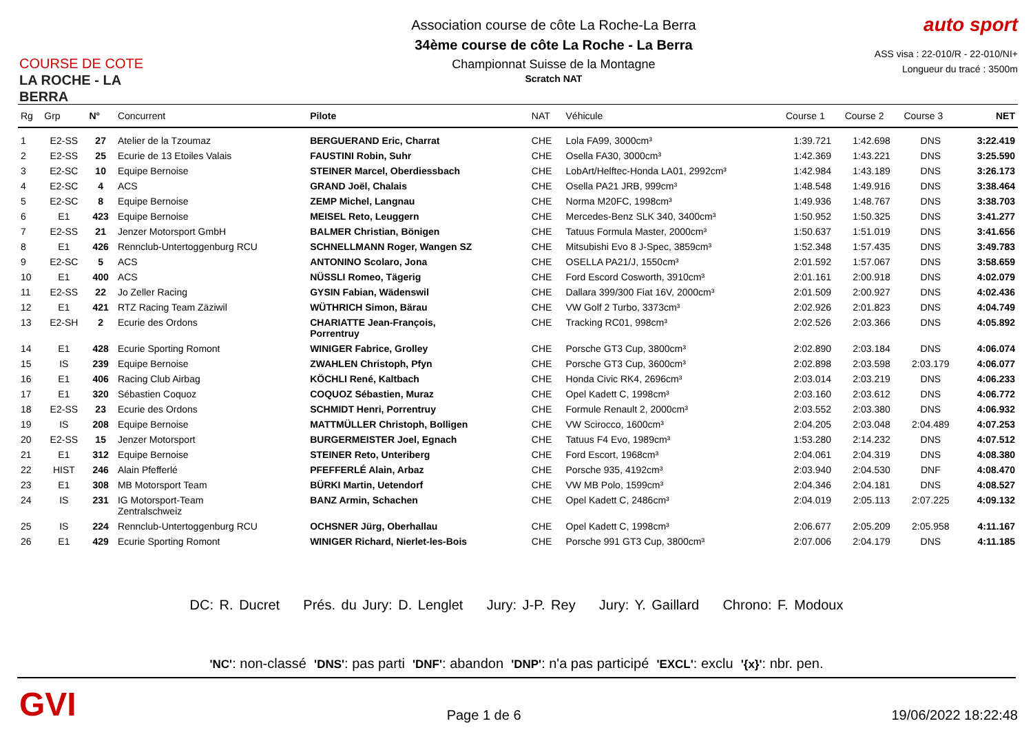COURSE DE COTE
LA ROCHE - LA BERRA
Association course de côte La Roche-La Berra
34ème course de côte La Roche - La Berra
Championnat Suisse de la Montagne
Scratch NAT
auto sport
ASS visa : 22-010/R - 22-010/NI+
Longueur du tracé : 3500m
| Rg | Grp | N° | Concurrent | Pilote | NAT | Véhicule | Course 1 | Course 2 | Course 3 | NET |
| --- | --- | --- | --- | --- | --- | --- | --- | --- | --- | --- |
| 1 | E2-SS | 27 | Atelier de la Tzoumaz | BERGUERAND Eric, Charrat | CHE | Lola FA99, 3000cm³ | 1:39.721 | 1:42.698 | DNS | 3:22.419 |
| 2 | E2-SS | 25 | Ecurie de 13 Etoiles Valais | FAUSTINI Robin, Suhr | CHE | Osella FA30, 3000cm³ | 1:42.369 | 1:43.221 | DNS | 3:25.590 |
| 3 | E2-SC | 10 | Equipe Bernoise | STEINER Marcel, Oberdiessbach | CHE | LobArt/Helftec-Honda LA01, 2992cm³ | 1:42.984 | 1:43.189 | DNS | 3:26.173 |
| 4 | E2-SC | 4 | ACS | GRAND Joël, Chalais | CHE | Osella PA21 JRB, 999cm³ | 1:48.548 | 1:49.916 | DNS | 3:38.464 |
| 5 | E2-SC | 8 | Equipe Bernoise | ZEMP Michel, Langnau | CHE | Norma M20FC, 1998cm³ | 1:49.936 | 1:48.767 | DNS | 3:38.703 |
| 6 | E1 | 423 | Equipe Bernoise | MEISEL Reto, Leuggern | CHE | Mercedes-Benz SLK 340, 3400cm³ | 1:50.952 | 1:50.325 | DNS | 3:41.277 |
| 7 | E2-SS | 21 | Jenzer Motorsport GmbH | BALMER Christian, Bönigen | CHE | Tatuus Formula Master, 2000cm³ | 1:50.637 | 1:51.019 | DNS | 3:41.656 |
| 8 | E1 | 426 | Rennclub-Untertoggenburg RCU | SCHNELLMANN Roger, Wangen SZ | CHE | Mitsubishi Evo 8 J-Spec, 3859cm³ | 1:52.348 | 1:57.435 | DNS | 3:49.783 |
| 9 | E2-SC | 5 | ACS | ANTONINO Scolaro, Jona | CHE | OSELLA PA21/J, 1550cm³ | 2:01.592 | 1:57.067 | DNS | 3:58.659 |
| 10 | E1 | 400 | ACS | NÜSSLI Romeo, Tägerig | CHE | Ford Escord Cosworth, 3910cm³ | 2:01.161 | 2:00.918 | DNS | 4:02.079 |
| 11 | E2-SS | 22 | Jo Zeller Racing | GYSIN Fabian, Wädenswil | CHE | Dallara 399/300 Fiat 16V, 2000cm³ | 2:01.509 | 2:00.927 | DNS | 4:02.436 |
| 12 | E1 | 421 | RTZ Racing Team Zäziwil | WÜTHRICH Simon, Bärau | CHE | VW Golf 2 Turbo, 3373cm³ | 2:02.926 | 2:01.823 | DNS | 4:04.749 |
| 13 | E2-SH | 2 | Ecurie des Ordons | CHARIATTE Jean-François, Porrentruy | CHE | Tracking RC01, 998cm³ | 2:02.526 | 2:03.366 | DNS | 4:05.892 |
| 14 | E1 | 428 | Ecurie Sporting Romont | WINIGER Fabrice, Grolley | CHE | Porsche GT3 Cup, 3800cm³ | 2:02.890 | 2:03.184 | DNS | 4:06.074 |
| 15 | IS | 239 | Equipe Bernoise | ZWAHLEN Christoph, Pfyn | CHE | Porsche GT3 Cup, 3600cm³ | 2:02.898 | 2:03.598 | 2:03.179 | 4:06.077 |
| 16 | E1 | 406 | Racing Club Airbag | KÖCHLI René, Kaltbach | CHE | Honda Civic RK4, 2696cm³ | 2:03.014 | 2:03.219 | DNS | 4:06.233 |
| 17 | E1 | 320 | Sébastien Coquoz | COQUOZ Sébastien, Muraz | CHE | Opel Kadett C, 1998cm³ | 2:03.160 | 2:03.612 | DNS | 4:06.772 |
| 18 | E2-SS | 23 | Ecurie des Ordons | SCHMIDT Henri, Porrentruy | CHE | Formule Renault 2, 2000cm³ | 2:03.552 | 2:03.380 | DNS | 4:06.932 |
| 19 | IS | 208 | Equipe Bernoise | MATTMÜLLER Christoph, Bolligen | CHE | VW Scirocco, 1600cm³ | 2:04.205 | 2:03.048 | 2:04.489 | 4:07.253 |
| 20 | E2-SS | 15 | Jenzer Motorsport | BURGERMEISTER Joel, Egnach | CHE | Tatuus F4 Evo, 1989cm³ | 1:53.280 | 2:14.232 | DNS | 4:07.512 |
| 21 | E1 | 312 | Equipe Bernoise | STEINER Reto, Unteriberg | CHE | Ford Escort, 1968cm³ | 2:04.061 | 2:04.319 | DNS | 4:08.380 |
| 22 | HIST | 246 | Alain Pfefferlé | PFEFFERLÉ Alain, Arbaz | CHE | Porsche 935, 4192cm³ | 2:03.940 | 2:04.530 | DNF | 4:08.470 |
| 23 | E1 | 308 | MB Motorsport Team | BÜRKI Martin, Uetendorf | CHE | VW MB Polo, 1599cm³ | 2:04.346 | 2:04.181 | DNS | 4:08.527 |
| 24 | IS | 231 | IG Motorsport-Team Zentralschweiz | BANZ Armin, Schachen | CHE | Opel Kadett C, 2486cm³ | 2:04.019 | 2:05.113 | 2:07.225 | 4:09.132 |
| 25 | IS | 224 | Rennclub-Untertoggenburg RCU | OCHSNER Jürg, Oberhallau | CHE | Opel Kadett C, 1998cm³ | 2:06.677 | 2:05.209 | 2:05.958 | 4:11.167 |
| 26 | E1 | 429 | Ecurie Sporting Romont | WINIGER Richard, Nierlet-les-Bois | CHE | Porsche 991 GT3 Cup, 3800cm³ | 2:07.006 | 2:04.179 | DNS | 4:11.185 |
DC: R. Ducret Prés. du Jury: D. Lenglet Jury: J-P. Rey Jury: Y. Gaillard Chrono: F. Modoux
'NC': non-classé 'DNS': pas parti 'DNF': abandon 'DNP': n'a pas participé 'EXCL': exclu '{x}': nbr. pen.
GVI Page 1 de 6 19/06/2022 18:22:48